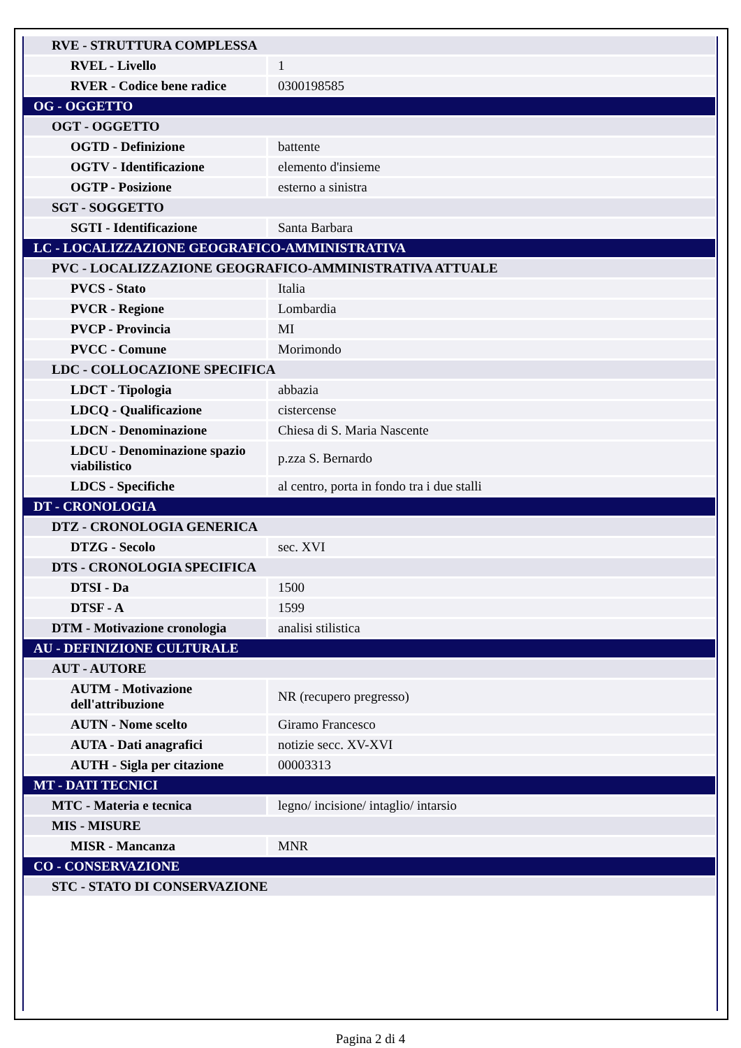| RVE - STRUTTURA COMPLESSA | |
| RVEL - Livello | 1 |
| RVER - Codice bene radice | 0300198585 |
| OG - OGGETTO | |
| OGT - OGGETTO | |
| OGTD - Definizione | battente |
| OGTV - Identificazione | elemento d'insieme |
| OGTP - Posizione | esterno a sinistra |
| SGT - SOGGETTO | |
| SGTI - Identificazione | Santa Barbara |
| LC - LOCALIZZAZIONE GEOGRAFICO-AMMINISTRATIVA | |
| PVC - LOCALIZZAZIONE GEOGRAFICO-AMMINISTRATIVA ATTUALE | |
| PVCS - Stato | Italia |
| PVCR - Regione | Lombardia |
| PVCP - Provincia | MI |
| PVCC - Comune | Morimondo |
| LDC - COLLOCAZIONE SPECIFICA | |
| LDCT - Tipologia | abbazia |
| LDCQ - Qualificazione | cistercense |
| LDCN - Denominazione | Chiesa di S. Maria Nascente |
| LDCU - Denominazione spazio viabilistico | p.zza S. Bernardo |
| LDCS - Specifiche | al centro, porta in fondo tra i due stalli |
| DT - CRONOLOGIA | |
| DTZ - CRONOLOGIA GENERICA | |
| DTZG - Secolo | sec. XVI |
| DTS - CRONOLOGIA SPECIFICA | |
| DTSI - Da | 1500 |
| DTSF - A | 1599 |
| DTM - Motivazione cronologia | analisi stilistica |
| AU - DEFINIZIONE CULTURALE | |
| AUT - AUTORE | |
| AUTM - Motivazione dell'attribuzione | NR (recupero pregresso) |
| AUTN - Nome scelto | Giramo Francesco |
| AUTA - Dati anagrafici | notizie secc. XV-XVI |
| AUTH - Sigla per citazione | 00003313 |
| MT - DATI TECNICI | |
| MTC - Materia e tecnica | legno/ incisione/ intaglio/ intarsio |
| MIS - MISURE | |
| MISR - Mancanza | MNR |
| CO - CONSERVAZIONE | |
| STC - STATO DI CONSERVAZIONE | |
Pagina 2 di 4